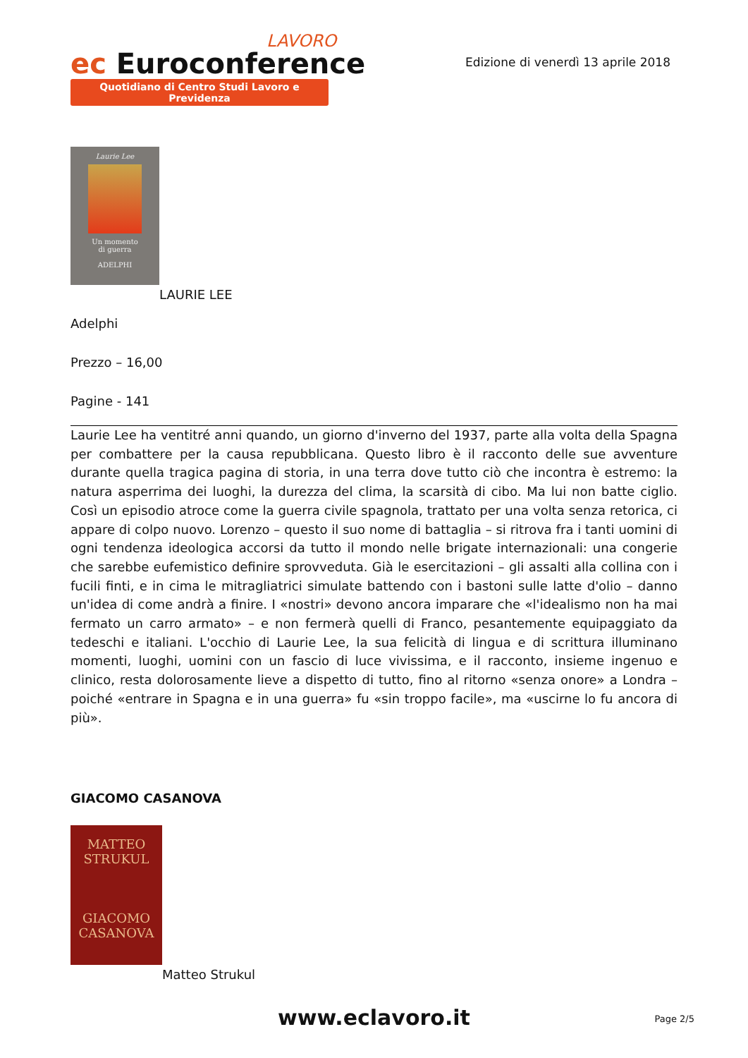LAVORO
ec Euroconference
Quotidiano di Centro Studi Lavoro e Previdenza
Edizione di venerdì 13 aprile 2018
Laurie Lee
Un momento
di guerra
ADELPHI
LAURIE LEE
Adelphi
Prezzo – 16,00
Pagine - 141
Laurie Lee ha ventitré anni quando, un giorno d'inverno del 1937, parte alla volta della Spagna per combattere per la causa repubblicana. Questo libro è il racconto delle sue avventure durante quella tragica pagina di storia, in una terra dove tutto ciò che incontra è estremo: la natura asperrima dei luoghi, la durezza del clima, la scarsità di cibo. Ma lui non batte ciglio. Così un episodio atroce come la guerra civile spagnola, trattato per una volta senza retorica, ci appare di colpo nuovo. Lorenzo – questo il suo nome di battaglia – si ritrova fra i tanti uomini di ogni tendenza ideologica accorsi da tutto il mondo nelle brigate internazionali: una congerie che sarebbe eufemistico definire sprovveduta. Già le esercitazioni – gli assalti alla collina con i fucili finti, e in cima le mitragliatrici simulate battendo con i bastoni sulle latte d'olio – danno un'idea di come andrà a finire. I «nostri» devono ancora imparare che «l'idealismo non ha mai fermato un carro armato» – e non fermerà quelli di Franco, pesantemente equipaggiato da tedeschi e italiani. L'occhio di Laurie Lee, la sua felicità di lingua e di scrittura illuminano momenti, luoghi, uomini con un fascio di luce vivissima, e il racconto, insieme ingenuo e clinico, resta dolorosamente lieve a dispetto di tutto, fino al ritorno «senza onore» a Londra – poiché «entrare in Spagna e in una guerra» fu «sin troppo facile», ma «uscirne lo fu ancora di più».
GIACOMO CASANOVA
MATTEO
STRUKUL
GIACOMO
CASANOVA
Matteo Strukul
www.eclavoro.it Page 2/5